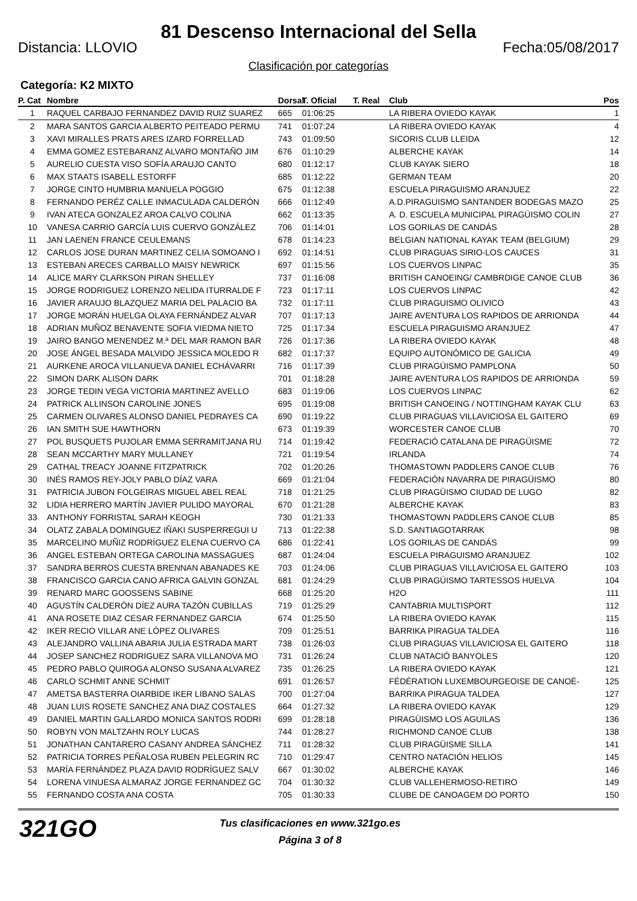81 Descenso Internacional del Sella
Distancia: LLOVIO Fecha:05/08/2017
Clasificación por categorías
Categoría: K2 MIXTO
| P. Cat | Nombre | Dorsal | T. Oficial | T. Real | Club | Pos |
| --- | --- | --- | --- | --- | --- | --- |
| 1 | RAQUEL CARBAJO FERNANDEZ DAVID RUIZ SUAREZ | 665 | 01:06:25 | | LA RIBERA OVIEDO KAYAK | 1 |
| 2 | MARA SANTOS GARCIA ALBERTO PEITEADO PERMU | 741 | 01:07:24 | | LA RIBERA OVIEDO KAYAK | 4 |
| 3 | XAVI MIRALLES PRATS ARES IZARD FORRELLAD | 743 | 01:09:50 | | SICORIS CLUB LLEIDA | 12 |
| 4 | EMMA GOMEZ ESTEBARANZ ALVARO MONTAÑO JIM | 676 | 01:10:29 | | ALBERCHE KAYAK | 14 |
| 5 | AURELIO CUESTA VISO SOFÍA ARAUJO CANTO | 680 | 01:12:17 | | CLUB KAYAK SIERO | 18 |
| 6 | MAX STAATS ISABELL ESTORFF | 685 | 01:12:22 | | GERMAN TEAM | 20 |
| 7 | JORGE CINTO HUMBRIA MANUELA POGGIO | 675 | 01:12:38 | | ESCUELA PIRAGUISMO ARANJUEZ | 22 |
| 8 | FERNANDO PERÉZ CALLE INMACULADA CALDERÓN | 666 | 01:12:49 | | A.D.PIRAGUISMO SANTANDER BODEGAS MAZO | 25 |
| 9 | IVAN ATECA GONZALEZ AROA CALVO COLINA | 662 | 01:13:35 | | A. D. ESCUELA MUNICIPAL PIRAGÜISMO COLIN | 27 |
| 10 | VANESA CARRIO GARCÍA LUIS CUERVO GONZÁLEZ | 706 | 01:14:01 | | LOS GORILAS DE CANDÁS | 28 |
| 11 | JAN LAENEN FRANCE CEULEMANS | 678 | 01:14:23 | | BELGIAN NATIONAL KAYAK TEAM (BELGIUM) | 29 |
| 12 | CARLOS JOSE DURAN MARTINEZ CELIA SOMOANO I | 692 | 01:14:51 | | CLUB PIRAGUAS SIRIO-LOS CAUCES | 31 |
| 13 | ESTEBAN ARECES CARBALLO MAISY NEWRICK | 697 | 01:15:56 | | LOS CUERVOS LINPAC | 35 |
| 14 | ALICE MARY CLARKSON PIRAN SHELLEY | 737 | 01:16:08 | | BRITISH CANOEING/ CAMBRDIGE CANOE CLUB | 36 |
| 15 | JORGE RODRIGUEZ LORENZO NELIDA ITURRALDE F | 723 | 01:17:11 | | LOS CUERVOS LINPAC | 42 |
| 16 | JAVIER ARAUJO BLAZQUEZ MARIA DEL PALACIO BA | 732 | 01:17:11 | | CLUB PIRAGUISMO OLIVICO | 43 |
| 17 | JORGE MORÁN HUELGA OLAYA FERNÁNDEZ ALVAR | 707 | 01:17:13 | | JAIRE AVENTURA LOS RAPIDOS DE ARRIONDA | 44 |
| 18 | ADRIAN MUÑOZ BENAVENTE SOFIA VIEDMA NIETO | 725 | 01:17:34 | | ESCUELA PIRAGUISMO ARANJUEZ | 47 |
| 19 | JAIRO BANGO MENENDEZ M.ª DEL MAR RAMON BAR | 726 | 01:17:36 | | LA RIBERA OVIEDO KAYAK | 48 |
| 20 | JOSE ÁNGEL BESADA MALVIDO JESSICA MOLEDO R | 682 | 01:17:37 | | EQUIPO AUTONÓMICO DE GALICIA | 49 |
| 21 | AURKENE AROCA VILLANUEVA DANIEL ECHÁVARRI | 716 | 01:17:39 | | CLUB PIRAGÜISMO PAMPLONA | 50 |
| 22 | SIMON DARK ALISON DARK | 701 | 01:18:28 | | JAIRE AVENTURA LOS RAPIDOS DE ARRIONDA | 59 |
| 23 | JORGE TEDIN VEGA VICTORIA MARTINEZ AVELLO | 683 | 01:19:06 | | LOS CUERVOS LINPAC | 62 |
| 24 | PATRICK ALLINSON CAROLINE JONES | 695 | 01:19:08 | | BRITISH CANOEING / NOTTINGHAM KAYAK CLU | 63 |
| 25 | CARMEN OLIVARES ALONSO DANIEL PEDRAYES CA | 690 | 01:19:22 | | CLUB PIRAGUAS VILLAVICIOSA EL GAITERO | 69 |
| 26 | IAN SMITH SUE HAWTHORN | 673 | 01:19:39 | | WORCESTER CANOE CLUB | 70 |
| 27 | POL BUSQUETS PUJOLAR EMMA SERRAMITJANA RU | 714 | 01:19:42 | | FEDERACIÓ CATALANA DE PIRAGÜISME | 72 |
| 28 | SEAN MCCARTHY MARY MULLANEY | 721 | 01:19:54 | | IRLANDA | 74 |
| 29 | CATHAL TREACY JOANNE FITZPATRICK | 702 | 01:20:26 | | THOMASTOWN PADDLERS CANOE CLUB | 76 |
| 30 | INÉS RAMOS REY-JOLY PABLO DÍAZ VARA | 669 | 01:21:04 | | FEDERACIÓN NAVARRA DE PIRAGÜISMO | 80 |
| 31 | PATRICIA JUBON FOLGEIRAS MIGUEL ABEL REAL | 718 | 01:21:25 | | CLUB PIRAGÜISMO CIUDAD DE LUGO | 82 |
| 32 | LIDIA HERRERO MARTÍN JAVIER PULIDO MAYORAL | 670 | 01:21:28 | | ALBERCHE KAYAK | 83 |
| 33 | ANTHONY FORRISTAL SARAH KEOGH | 730 | 01:21:33 | | THOMASTOWN PADDLERS CANOE CLUB | 85 |
| 34 | OLATZ ZABALA DOMINGUEZ IÑAKI SUSPERREGUI U | 713 | 01:22:38 | | S.D. SANTIAGOTARRAK | 98 |
| 35 | MARCELINO MUÑIZ RODRÍGUEZ ELENA CUERVO CA | 686 | 01:22:41 | | LOS GORILAS DE CANDÁS | 99 |
| 36 | ANGEL ESTEBAN ORTEGA CAROLINA MASSAGUES | 687 | 01:24:04 | | ESCUELA PIRAGUISMO ARANJUEZ | 102 |
| 37 | SANDRA BERROS CUESTA BRENNAN ABANADES KE | 703 | 01:24:06 | | CLUB PIRAGUAS VILLAVICIOSA EL GAITERO | 103 |
| 38 | FRANCISCO GARCIA CANO AFRICA GALVIN GONZAL | 681 | 01:24:29 | | CLUB PIRAGÜISMO TARTESSOS HUELVA | 104 |
| 39 | RENARD MARC GOOSSENS SABINE | 668 | 01:25:20 | | H2O | 111 |
| 40 | AGUSTÍN CALDERÓN DÍEZ AURA TAZÓN CUBILLAS | 719 | 01:25:29 | | CANTABRIA MULTISPORT | 112 |
| 41 | ANA ROSETE DIAZ CESAR FERNANDEZ GARCIA | 674 | 01:25:50 | | LA RIBERA OVIEDO KAYAK | 115 |
| 42 | IKER RECIO VILLAR ANE LÓPEZ OLIVARES | 709 | 01:25:51 | | BARRIKA PIRAGUA TALDEA | 116 |
| 43 | ALEJANDRO VALLINA ABARIA JULIA ESTRADA MART | 738 | 01:26:03 | | CLUB PIRAGUAS VILLAVICIOSA EL GAITERO | 118 |
| 44 | JOSEP SANCHEZ RODRIGUEZ SARA VILLANOVA MO | 731 | 01:26:24 | | CLUB NATACIÓ BANYOLES | 120 |
| 45 | PEDRO PABLO QUIROGA ALONSO SUSANA ALVAREZ | 735 | 01:26:25 | | LA RIBERA OVIEDO KAYAK | 121 |
| 46 | CARLO SCHMIT ANNE SCHMIT | 691 | 01:26:57 | | FÉDÉRATION LUXEMBOURGEOISE DE CANOË- | 125 |
| 47 | AMETSA BASTERRA OIARBIDE IKER LIBANO SALAS | 700 | 01:27:04 | | BARRIKA PIRAGUA TALDEA | 127 |
| 48 | JUAN LUIS ROSETE SANCHEZ ANA DIAZ COSTALES | 664 | 01:27:32 | | LA RIBERA OVIEDO KAYAK | 129 |
| 49 | DANIEL MARTIN GALLARDO MONICA SANTOS RODRI | 699 | 01:28:18 | | PIRAGÜISMO LOS AGUILAS | 136 |
| 50 | ROBYN VON MALTZAHN ROLY LUCAS | 744 | 01:28:27 | | RICHMOND CANOE CLUB | 138 |
| 51 | JONATHAN CANTARERO CASANY ANDREA SÁNCHEZ | 711 | 01:28:32 | | CLUB PIRAGÜISME SILLA | 141 |
| 52 | PATRICIA TORRES PEÑALOSA RUBEN PELEGRIN RC | 710 | 01:29:47 | | CENTRO NATACIÓN HELIOS | 145 |
| 53 | MARÍA FERNÁNDEZ PLAZA DAVID RODRÍGUEZ SALV | 667 | 01:30:02 | | ALBERCHE KAYAK | 146 |
| 54 | LORENA VINUESA ALMARAZ JORGE FERNANDEZ GC | 704 | 01:30:32 | | CLUB VALLEHERMOSO-RETIRO | 149 |
| 55 | FERNANDO COSTA ANA COSTA | 705 | 01:30:33 | | CLUBE DE CANOAGEM DO PORTO | 150 |
321GO
Tus clasificaciones en www.321go.es
Página 3 of 8